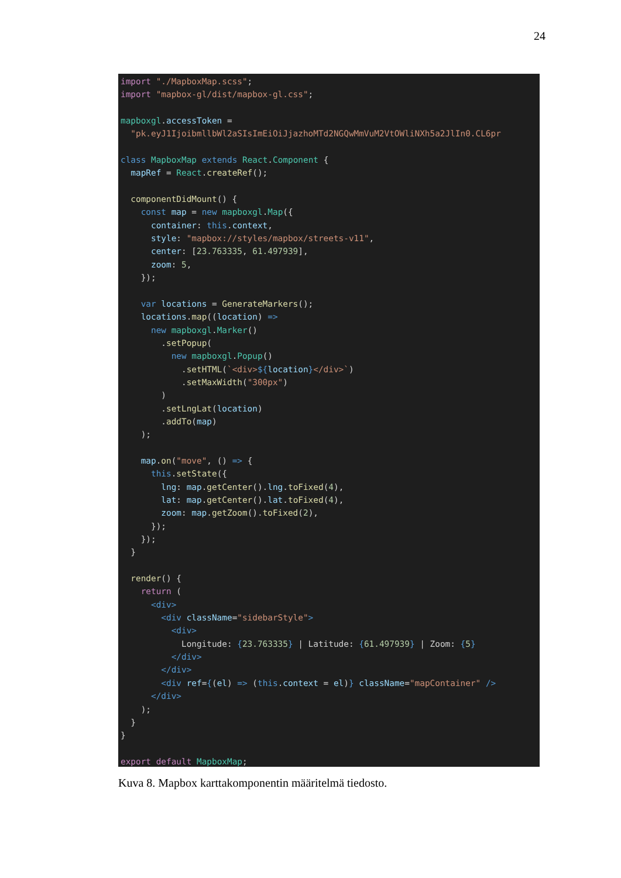24
import "./MapboxMap.scss";
import "mapbox-gl/dist/mapbox-gl.css";

mapboxgl.accessToken =
  "pk.eyJ1IjoibmllbWl2aSIsImEiOiJjazhoMTd2NGQwMmVuM2VtOWliNXh5a2JlIn0.CL6pr

class MapboxMap extends React.Component {
  mapRef = React.createRef();

  componentDidMount() {
    const map = new mapboxgl.Map({
      container: this.context,
      style: "mapbox://styles/mapbox/streets-v11",
      center: [23.763335, 61.497939],
      zoom: 5,
    });

    var locations = GenerateMarkers();
    locations.map((location) =>
      new mapboxgl.Marker()
        .setPopup(
          new mapboxgl.Popup()
            .setHTML(`<div>${location}</div>`)
            .setMaxWidth("300px")
        )
        .setLngLat(location)
        .addTo(map)
    );

    map.on("move", () => {
      this.setState({
        lng: map.getCenter().lng.toFixed(4),
        lat: map.getCenter().lat.toFixed(4),
        zoom: map.getZoom().toFixed(2),
      });
    });
  }

  render() {
    return (
      <div>
        <div className="sidebarStyle">
          <div>
            Longitude: {23.763335} | Latitude: {61.497939} | Zoom: {5}
          </div>
        </div>
        <div ref={(el) => (this.context = el)} className="mapContainer" />
      </div>
    );
  }
}

export default MapboxMap;
Kuva 8. Mapbox karttakomponentin määritelmä tiedosto.